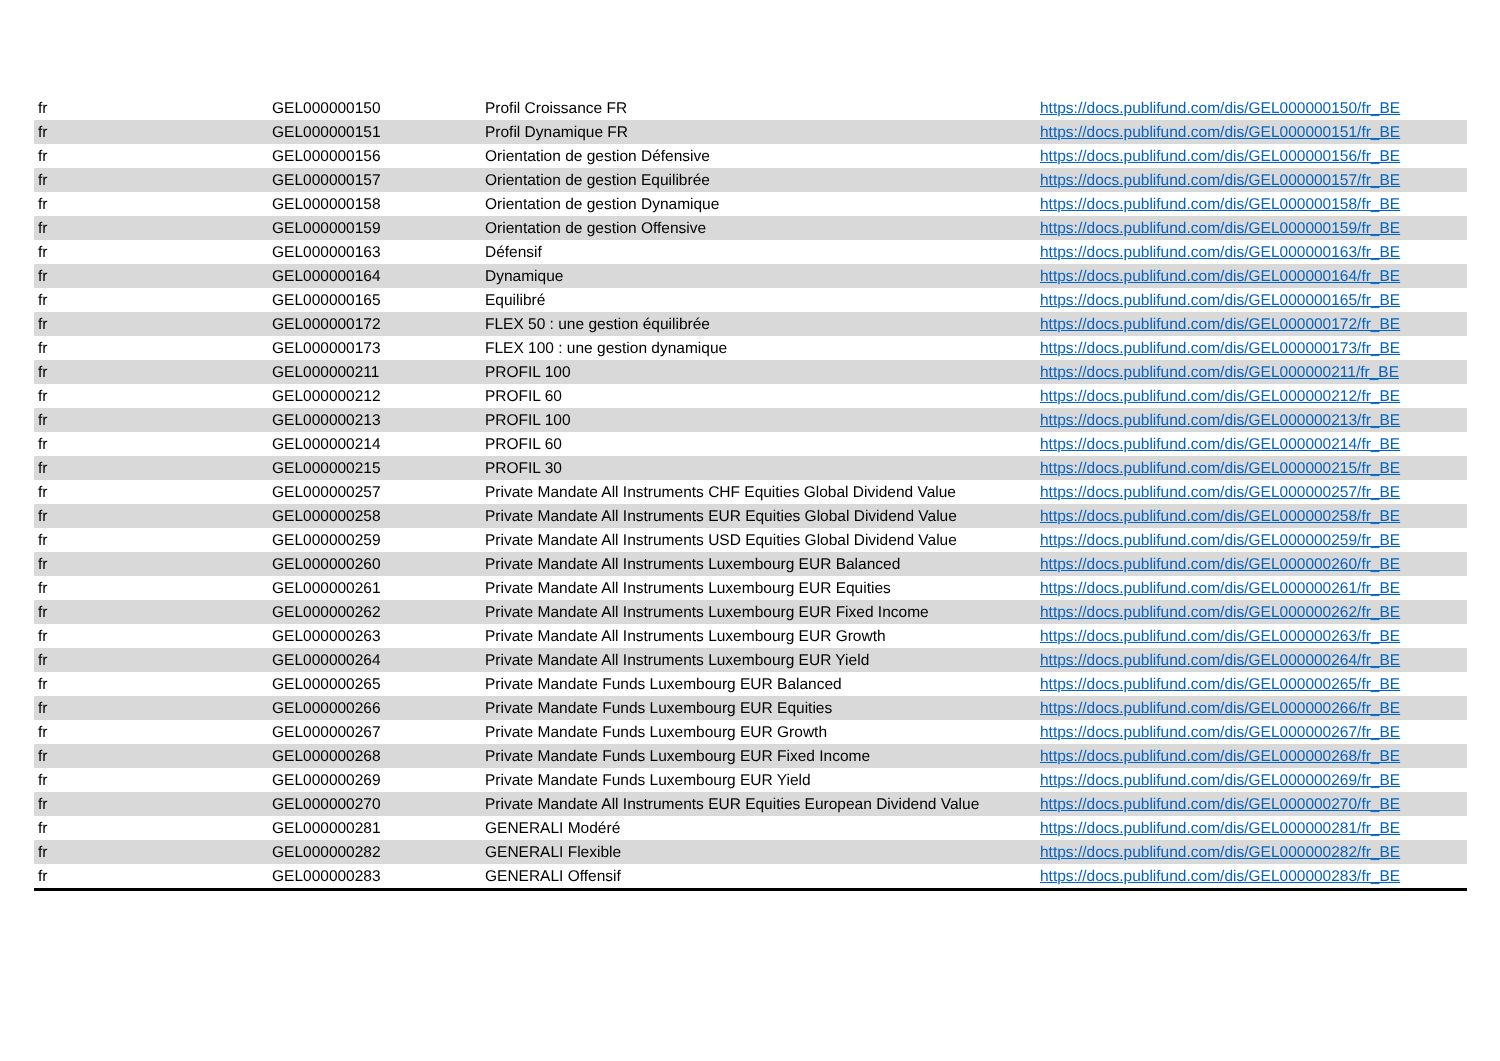| fr | GEL000000150 | Profil Croissance FR | https://docs.publifund.com/dis/GEL000000150/fr_BE |
| fr | GEL000000151 | Profil Dynamique FR | https://docs.publifund.com/dis/GEL000000151/fr_BE |
| fr | GEL000000156 | Orientation de gestion Défensive | https://docs.publifund.com/dis/GEL000000156/fr_BE |
| fr | GEL000000157 | Orientation de gestion Equilibrée | https://docs.publifund.com/dis/GEL000000157/fr_BE |
| fr | GEL000000158 | Orientation de gestion Dynamique | https://docs.publifund.com/dis/GEL000000158/fr_BE |
| fr | GEL000000159 | Orientation de gestion Offensive | https://docs.publifund.com/dis/GEL000000159/fr_BE |
| fr | GEL000000163 | Défensif | https://docs.publifund.com/dis/GEL000000163/fr_BE |
| fr | GEL000000164 | Dynamique | https://docs.publifund.com/dis/GEL000000164/fr_BE |
| fr | GEL000000165 | Equilibré | https://docs.publifund.com/dis/GEL000000165/fr_BE |
| fr | GEL000000172 | FLEX 50 : une gestion équilibrée | https://docs.publifund.com/dis/GEL000000172/fr_BE |
| fr | GEL000000173 | FLEX 100 : une gestion dynamique | https://docs.publifund.com/dis/GEL000000173/fr_BE |
| fr | GEL000000211 | PROFIL 100 | https://docs.publifund.com/dis/GEL000000211/fr_BE |
| fr | GEL000000212 | PROFIL 60 | https://docs.publifund.com/dis/GEL000000212/fr_BE |
| fr | GEL000000213 | PROFIL 100 | https://docs.publifund.com/dis/GEL000000213/fr_BE |
| fr | GEL000000214 | PROFIL 60 | https://docs.publifund.com/dis/GEL000000214/fr_BE |
| fr | GEL000000215 | PROFIL 30 | https://docs.publifund.com/dis/GEL000000215/fr_BE |
| fr | GEL000000257 | Private Mandate All Instruments CHF Equities Global Dividend Value | https://docs.publifund.com/dis/GEL000000257/fr_BE |
| fr | GEL000000258 | Private Mandate All Instruments EUR Equities Global Dividend Value | https://docs.publifund.com/dis/GEL000000258/fr_BE |
| fr | GEL000000259 | Private Mandate All Instruments USD Equities Global Dividend Value | https://docs.publifund.com/dis/GEL000000259/fr_BE |
| fr | GEL000000260 | Private Mandate All Instruments Luxembourg EUR Balanced | https://docs.publifund.com/dis/GEL000000260/fr_BE |
| fr | GEL000000261 | Private Mandate All Instruments Luxembourg EUR Equities | https://docs.publifund.com/dis/GEL000000261/fr_BE |
| fr | GEL000000262 | Private Mandate All Instruments Luxembourg EUR Fixed Income | https://docs.publifund.com/dis/GEL000000262/fr_BE |
| fr | GEL000000263 | Private Mandate All Instruments Luxembourg EUR Growth | https://docs.publifund.com/dis/GEL000000263/fr_BE |
| fr | GEL000000264 | Private Mandate All Instruments Luxembourg EUR Yield | https://docs.publifund.com/dis/GEL000000264/fr_BE |
| fr | GEL000000265 | Private Mandate Funds Luxembourg EUR Balanced | https://docs.publifund.com/dis/GEL000000265/fr_BE |
| fr | GEL000000266 | Private Mandate Funds Luxembourg EUR Equities | https://docs.publifund.com/dis/GEL000000266/fr_BE |
| fr | GEL000000267 | Private Mandate Funds Luxembourg EUR Growth | https://docs.publifund.com/dis/GEL000000267/fr_BE |
| fr | GEL000000268 | Private Mandate Funds Luxembourg EUR Fixed Income | https://docs.publifund.com/dis/GEL000000268/fr_BE |
| fr | GEL000000269 | Private Mandate Funds Luxembourg EUR Yield | https://docs.publifund.com/dis/GEL000000269/fr_BE |
| fr | GEL000000270 | Private Mandate All Instruments EUR Equities European Dividend Value | https://docs.publifund.com/dis/GEL000000270/fr_BE |
| fr | GEL000000281 | GENERALI Modéré | https://docs.publifund.com/dis/GEL000000281/fr_BE |
| fr | GEL000000282 | GENERALI Flexible | https://docs.publifund.com/dis/GEL000000282/fr_BE |
| fr | GEL000000283 | GENERALI Offensif | https://docs.publifund.com/dis/GEL000000283/fr_BE |